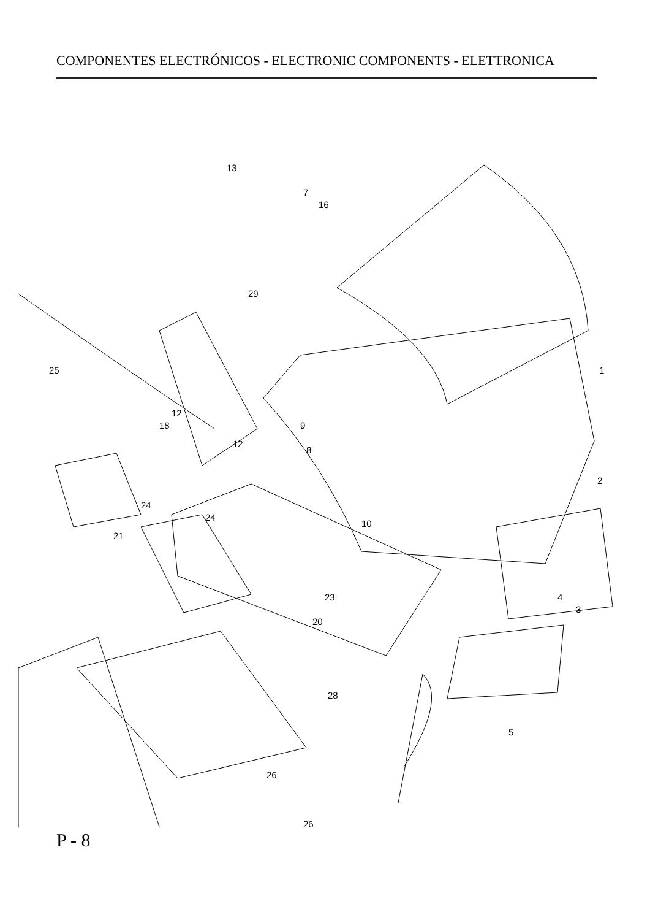COMPONENTES ELECTRÓNICOS - ELECTRONIC COMPONENTS - ELETTRONICA
1
2
3
4
5
7
8
9
10
12
12
13
16
18
20
21
23
24
24
25
26
26
28
29
P - 8